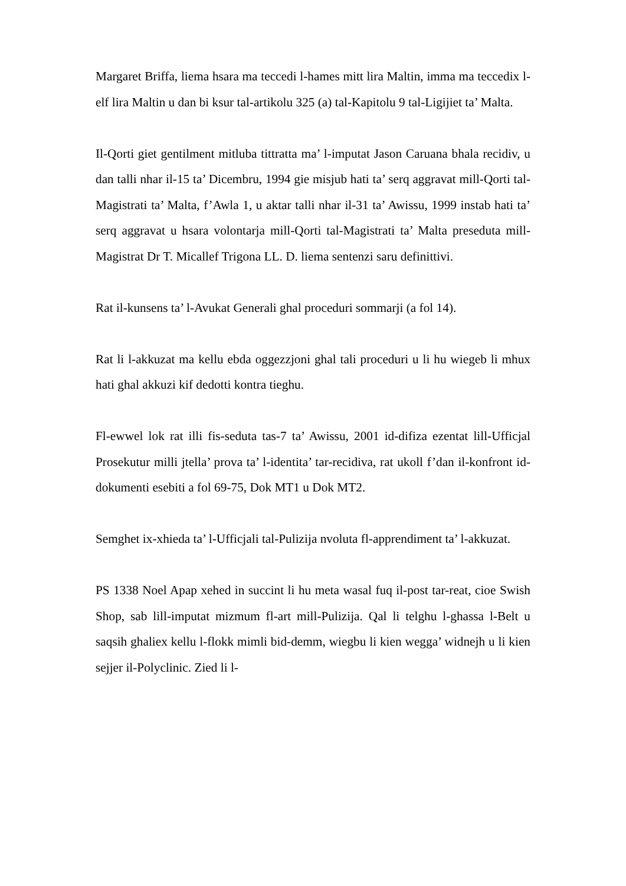Margaret Briffa, liema hsara ma teccedi l-hames mitt lira Maltin, imma ma teccedix l-elf lira Maltin u dan bi ksur tal-artikolu 325 (a) tal-Kapitolu 9 tal-Ligijiet ta’ Malta.
Il-Qorti giet gentilment mitluba tittratta ma’ l-imputat Jason Caruana bhala recidiv, u dan talli nhar il-15 ta’ Dicembru, 1994 gie misjub hati ta’ serq aggravat mill-Qorti tal-Magistrati ta’ Malta, f’Awla 1, u aktar talli nhar il-31 ta’ Awissu, 1999 instab hati ta’ serq aggravat u hsara volontarja mill-Qorti tal-Magistrati ta’ Malta preseduta mill-Magistrat Dr T. Micallef Trigona LL. D. liema sentenzi saru definittivi.
Rat il-kunsens ta’ l-Avukat Generali ghal proceduri sommarji (a fol 14).
Rat li l-akkuzat ma kellu ebda oggezzjoni ghal tali proceduri u li hu wiegeb li mhux hati ghal akkuzi kif dedotti kontra tieghu.
Fl-ewwel lok rat illi fis-seduta tas-7 ta’ Awissu, 2001 id-difiza ezentat lill-Ufficjal Prosekutur milli jtella’ prova ta’ l-identita’ tar-recidiva, rat ukoll f’dan il-konfront id-dokumenti esebiti a fol 69-75, Dok MT1 u Dok MT2.
Semghet ix-xhieda ta’ l-Ufficjali tal-Pulizija nvoluta fl-apprendiment ta’ l-akkuzat.
PS 1338 Noel Apap xehed in succint li hu meta wasal fuq il-post tar-reat, cioe Swish Shop, sab lill-imputat mizmum fl-art mill-Pulizija. Qal li telghu l-ghassa l-Belt u saqsih ghaliex kellu l-flokk mimli bid-demm, wiegbu li kien wegga’ widnejh u li kien sejjer il-Polyclinic. Zied li l-